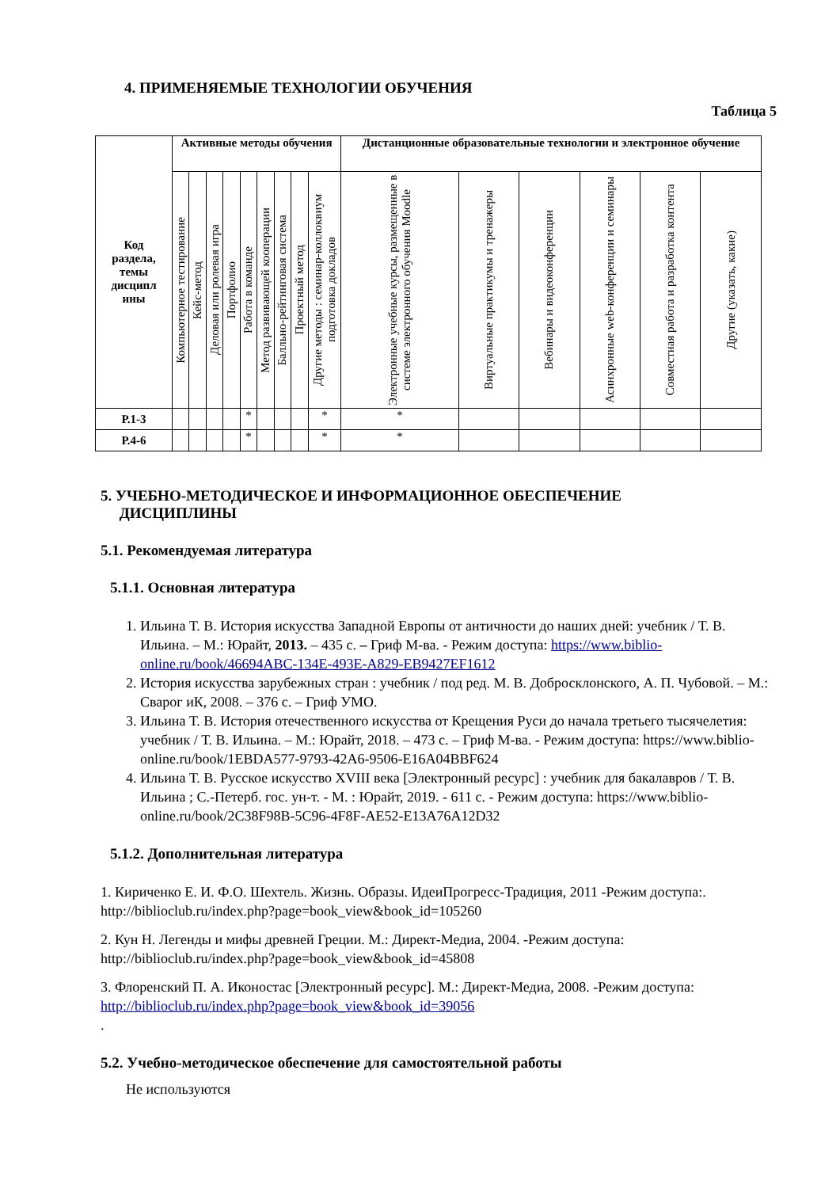4. ПРИМЕНЯЕМЫЕ ТЕХНОЛОГИИ ОБУЧЕНИЯ
Таблица 5
| Код раздела, темы дисципл ины | Активные методы обучения | | | | | | | | | Дистанционные образовательные технологии и электронное обучение | | | | | |
| --- | --- | --- | --- | --- | --- | --- | --- | --- | --- | --- | --- | --- | --- | --- | --- |
| | Компьютерное тестирование | Кейс-метод | Деловая или ролевая игра | Портфолио | Работа в команде | Метод развивающей кооперации | Балльно-рейтинговая система | Проектный метод | Другие методы : семинар-коллоквиум подготовка докладов | Электронные учебные курсы, размещенные в системе электронного обучения Moodle | Виртуальные практикумы и тренажеры | Вебинары и видеоконференции | Асинхронные web-конференции и семинары | Совместная работа и разработка контента | Другие (указать, какие) |
| Р.1-3 | | | | | * | | | | * | * | | | | | |
| Р.4-6 | | | | | * | | | | * | * | | | | | |
5. УЧЕБНО-МЕТОДИЧЕСКОЕ И ИНФОРМАЦИОННОЕ ОБЕСПЕЧЕНИЕ
ДИСЦИПЛИНЫ
5.1. Рекомендуемая литература
5.1.1. Основная литература
1. Ильина Т. В. История искусства Западной Европы от античности до наших дней: учебник / Т. В. Ильина. – М.: Юрайт, 2013. – 435 с. – Гриф М-ва. - Режим доступа: https://www.biblio-online.ru/book/46694ABC-134E-493E-A829-EB9427EF1612
2. История искусства зарубежных стран : учебник / под ред. М. В. Добросклонского, А. П. Чубовой. – М.: Сварог иК, 2008. – 376 с. – Гриф УМО.
3. Ильина Т. В. История отечественного искусства от Крещения Руси до начала третьего тысячелетия: учебник / Т. В. Ильина. – М.: Юрайт, 2018. – 473 с. – Гриф М-ва. - Режим доступа: https://www.biblio-online.ru/book/1EBDA577-9793-42A6-9506-E16A04BBF624
4. Ильина Т. В. Русское искусство XVIII века [Электронный ресурс] : учебник для бакалавров / Т. В. Ильина ; С.-Петерб. гос. ун-т. - М. : Юрайт, 2019. - 611 с. - Режим доступа: https://www.biblio-online.ru/book/2C38F98B-5C96-4F8F-AE52-E13A76A12D32
5.1.2. Дополнительная литература
1. Кириченко Е. И. Ф.О. Шехтель. Жизнь. Образы. ИдеиПрогресс-Традиция, 2011 -Режим доступа:. http://biblioclub.ru/index.php?page=book_view&book_id=105260
2. Кун Н. Легенды и мифы древней Греции. М.: Директ-Медиа, 2004. -Режим доступа: http://biblioclub.ru/index.php?page=book_view&book_id=45808
3. Флоренский П. А. Иконостас [Электронный ресурс]. М.: Директ-Медиа, 2008. -Режим доступа: http://biblioclub.ru/index.php?page=book_view&book_id=39056
.
5.2. Учебно-методическое обеспечение для самостоятельной работы
Не используются